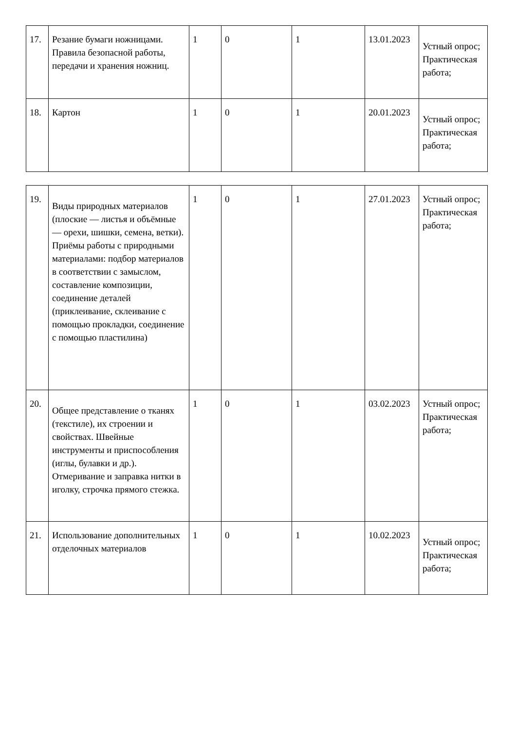| 17. | Резание бумаги ножницами. Правила безопасной работы, передачи и хранения ножниц. | 1 | 0 | 1 | 13.01.2023 | Устный опрос; Практическая работа; |
| 18. | Картон | 1 | 0 | 1 | 20.01.2023 | Устный опрос; Практическая работа; |
| 19. | Виды природных материалов (плоские — листья и объёмные — орехи, шишки, семена, ветки). Приёмы работы с природными материалами: подбор материалов в соответствии с замыслом, составление композиции, соединение деталей (приклеивание, склеивание с помощью прокладки, соединение с помощью пластилина) | 1 | 0 | 1 | 27.01.2023 | Устный опрос; Практическая работа; |
| 20. | Общее представление о тканях (текстиле), их строении и свойствах. Швейные инструменты и приспособления (иглы, булавки и др.). Отмеривание и заправка нитки в иголку, строчка прямого стежка. | 1 | 0 | 1 | 03.02.2023 | Устный опрос; Практическая работа; |
| 21. | Использование дополнительных отделочных материалов | 1 | 0 | 1 | 10.02.2023 | Устный опрос; Практическая работа; |